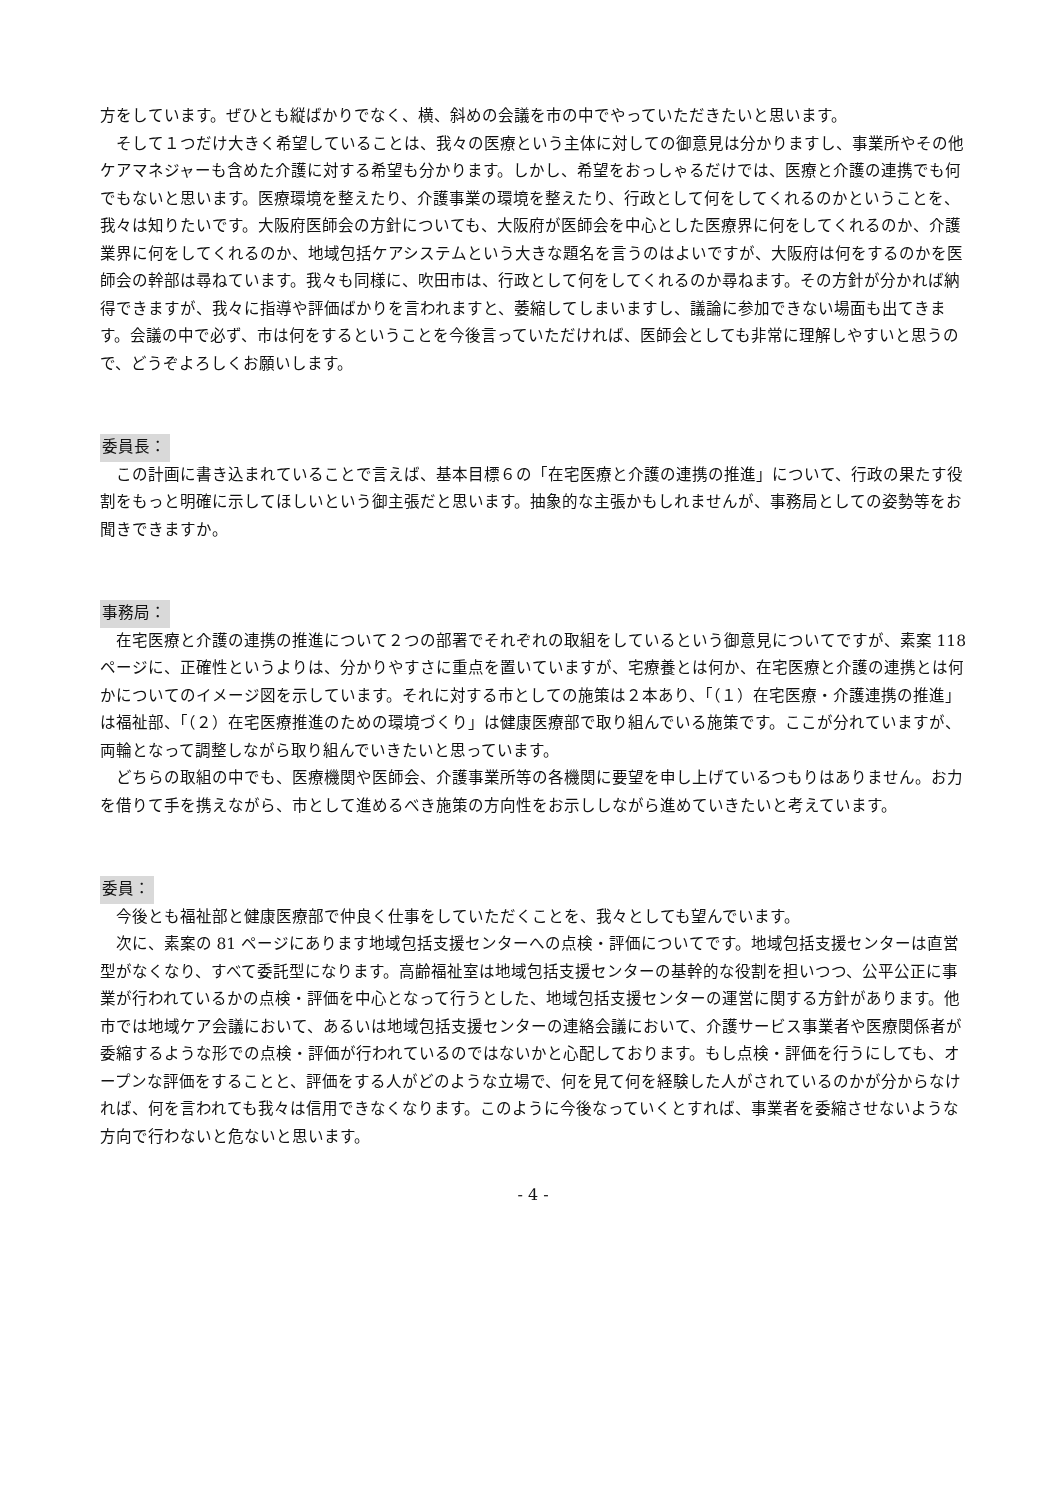方をしています。ぜひとも縦ばかりでなく、横、斜めの会議を市の中でやっていただきたいと思います。
そして１つだけ大きく希望していることは、我々の医療という主体に対しての御意見は分かりますし、事業所やその他ケアマネジャーも含めた介護に対する希望も分かります。しかし、希望をおっしゃるだけでは、医療と介護の連携でも何でもないと思います。医療環境を整えたり、介護事業の環境を整えたり、行政として何をしてくれるのかということを、我々は知りたいです。大阪府医師会の方針についても、大阪府が医師会を中心とした医療界に何をしてくれるのか、介護業界に何をしてくれるのか、地域包括ケアシステムという大きな題名を言うのはよいですが、大阪府は何をするのかを医師会の幹部は尋ねています。我々も同様に、吹田市は、行政として何をしてくれるのか尋ねます。その方針が分かれば納得できますが、我々に指導や評価ばかりを言われますと、萎縮してしまいますし、議論に参加できない場面も出てきます。会議の中で必ず、市は何をするということを今後言っていただければ、医師会としても非常に理解しやすいと思うので、どうぞよろしくお願いします。
委員長：
この計画に書き込まれていることで言えば、基本目標６の「在宅医療と介護の連携の推進」について、行政の果たす役割をもっと明確に示してほしいという御主張だと思います。抽象的な主張かもしれませんが、事務局としての姿勢等をお聞きできますか。
事務局：
在宅医療と介護の連携の推進について２つの部署でそれぞれの取組をしているという御意見についてですが、素案 118 ページに、正確性というよりは、分かりやすさに重点を置いていますが、宅療養とは何か、在宅医療と介護の連携とは何かについてのイメージ図を示しています。それに対する市としての施策は２本あり、「（１）在宅医療・介護連携の推進」は福祉部、「（２）在宅医療推進のための環境づくり」は健康医療部で取り組んでいる施策です。ここが分れていますが、両輪となって調整しながら取り組んでいきたいと思っています。
どちらの取組の中でも、医療機関や医師会、介護事業所等の各機関に要望を申し上げているつもりはありません。お力を借りて手を携えながら、市として進めるべき施策の方向性をお示ししながら進めていきたいと考えています。
委員：
今後とも福祉部と健康医療部で仲良く仕事をしていただくことを、我々としても望んでいます。
次に、素案の 81 ページにあります地域包括支援センターへの点検・評価についてです。地域包括支援センターは直営型がなくなり、すべて委託型になります。高齢福祉室は地域包括支援センターの基幹的な役割を担いつつ、公平公正に事業が行われているかの点検・評価を中心となって行うとした、地域包括支援センターの運営に関する方針があります。他市では地域ケア会議において、あるいは地域包括支援センターの連絡会議において、介護サービス事業者や医療関係者が委縮するような形での点検・評価が行われているのではないかと心配しております。もし点検・評価を行うにしても、オープンな評価をすることと、評価をする人がどのような立場で、何を見て何を経験した人がされているのかが分からなければ、何を言われても我々は信用できなくなります。このように今後なっていくとすれば、事業者を委縮させないような方向で行わないと危ないと思います。
- 4 -